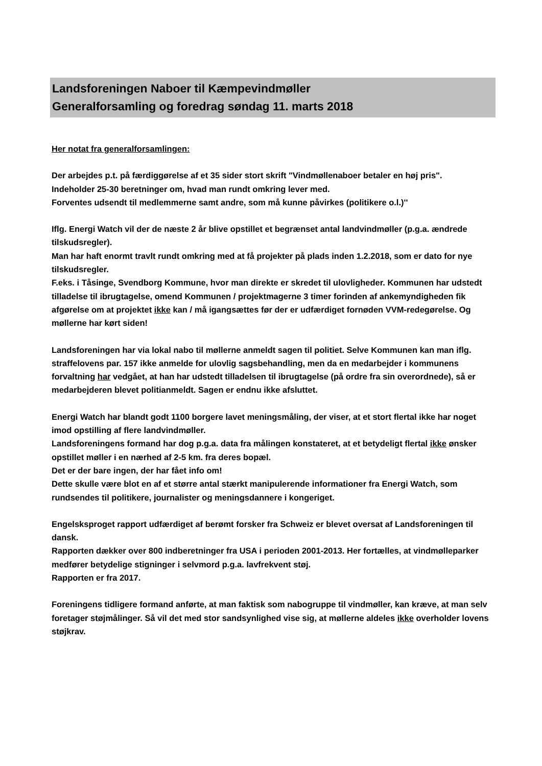Landsforeningen Naboer til Kæmpevindmøller
Generalforsamling og foredrag søndag 11. marts 2018
Her notat fra generalforsamlingen:
Der arbejdes p.t. på færdiggørelse af et 35 sider stort skrift "Vindmøllenaboer betaler en høj pris".
Indeholder 25-30 beretninger om, hvad man rundt omkring lever med.
Forventes udsendt til medlemmerne samt andre, som må kunne påvirkes (politikere o.l.)''
Iflg. Energi Watch vil der de næste 2 år blive opstillet et begrænset antal landvindmøller (p.g.a. ændrede tilskudsregler).
Man har haft enormt travlt rundt omkring med at få projekter på plads inden 1.2.2018, som er dato for nye tilskudsregler.
F.eks. i Tåsinge, Svendborg Kommune, hvor man direkte er skredet til ulovligheder. Kommunen har udstedt tilladelse til ibrugtagelse, omend Kommunen / projektmagerne 3 timer forinden af ankemyndigheden fik afgørelse om at projektet ikke kan / må igangsættes før der er udfærdiget fornøden VVM-redegørelse. Og møllerne har kørt siden!
Landsforeningen har via lokal nabo til møllerne anmeldt sagen til politiet. Selve Kommunen kan man iflg. straffelovens par. 157 ikke anmelde for ulovlig sagsbehandling, men da en medarbejder i kommunens forvaltning har vedgået, at han har udstedt tilladelsen til ibrugtagelse (på ordre fra sin overordnede), så er medarbejderen blevet politianmeldt. Sagen er endnu ikke afsluttet.
Energi Watch har blandt godt 1100 borgere lavet meningsmåling, der viser, at et stort flertal ikke har noget imod opstilling af flere landvindmøller.
Landsforeningens formand har dog p.g.a. data fra målingen konstateret, at et betydeligt flertal ikke ønsker opstillet møller i en nærhed af 2-5 km. fra deres bopæl.
Det er der bare ingen, der har fået info om!
Dette skulle være blot en af et større antal stærkt manipulerende informationer fra Energi Watch, som rundsendes til politikere, journalister og meningsdannere i kongeriget.
Engelsksproget rapport udfærdiget af berømt forsker fra Schweiz er blevet oversat af Landsforeningen til dansk.
Rapporten dækker over 800 indberetninger fra USA i perioden 2001-2013. Her fortælles, at vindmølleparker medfører betydelige stigninger i selvmord p.g.a. lavfrekvent støj.
Rapporten er fra 2017.
Foreningens tidligere formand anførte, at man faktisk som nabogruppe til vindmøller, kan kræve, at man selv foretager støjmålinger. Så vil det med stor sandsynlighed vise sig, at møllerne aldeles ikke overholder lovens støjkrav.